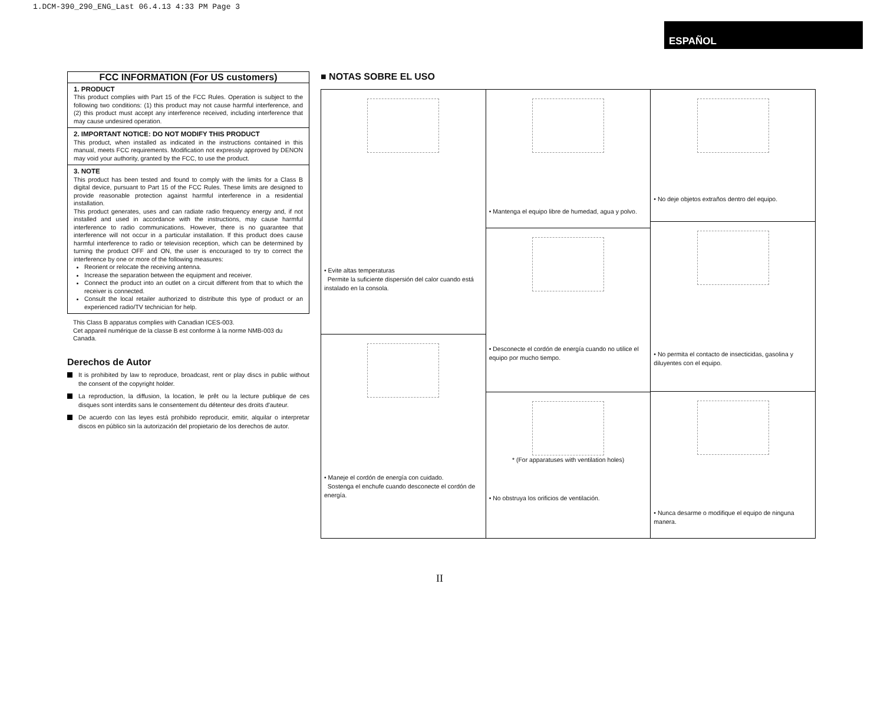1.DCM-390_290_ENG_Last 06.4.13 4:33 PM Page 3
ESPAÑOL
FCC INFORMATION (For US customers)
1. PRODUCT
This product complies with Part 15 of the FCC Rules. Operation is subject to the following two conditions: (1) this product may not cause harmful interference, and (2) this product must accept any interference received, including interference that may cause undesired operation.
2. IMPORTANT NOTICE: DO NOT MODIFY THIS PRODUCT
This product, when installed as indicated in the instructions contained in this manual, meets FCC requirements. Modification not expressly approved by DENON may void your authority, granted by the FCC, to use the product.
3. NOTE
This product has been tested and found to comply with the limits for a Class B digital device, pursuant to Part 15 of the FCC Rules. These limits are designed to provide reasonable protection against harmful interference in a residential installation.
This product generates, uses and can radiate radio frequency energy and, if not installed and used in accordance with the instructions, may cause harmful interference to radio communications. However, there is no guarantee that interference will not occur in a particular installation. If this product does cause harmful interference to radio or television reception, which can be determined by turning the product OFF and ON, the user is encouraged to try to correct the interference by one or more of the following measures:
Reorient or relocate the receiving antenna.
Increase the separation between the equipment and receiver.
Connect the product into an outlet on a circuit different from that to which the receiver is connected.
Consult the local retailer authorized to distribute this type of product or an experienced radio/TV technician for help.
This Class B apparatus complies with Canadian ICES-003.
Cet appareil numérique de la classe B est conforme à la norme NMB-003 du Canada.
Derechos de Autor
It is prohibited by law to reproduce, broadcast, rent or play discs in public without the consent of the copyright holder.
La reproduction, la diffusion, la location, le prêt ou la lecture publique de ces disques sont interdits sans le consentement du détenteur des droits d'auteur.
De acuerdo con las leyes está prohibido reproducir, emitir, alquilar o interpretar discos en público sin la autorización del propietario de los derechos de autor.
■ NOTAS SOBRE EL USO
• Evite altas temperaturas
Permite la suficiente dispersión del calor cuando está instalado en la consola.
• Maneje el cordón de energía con cuidado.
Sostenga el enchufe cuando desconecte el cordón de energía.
• Mantenga el equipo libre de humedad, agua y polvo.
• Desconecte el cordón de energía cuando no utilice el equipo por mucho tiempo.
* (For apparatuses with ventilation holes)
• No obstruya los orificios de ventilación.
• No deje objetos extraños dentro del equipo.
• No permita el contacto de insecticidas, gasolina y diluyentes con el equipo.
• Nunca desarme o modifique el equipo de ninguna manera.
II